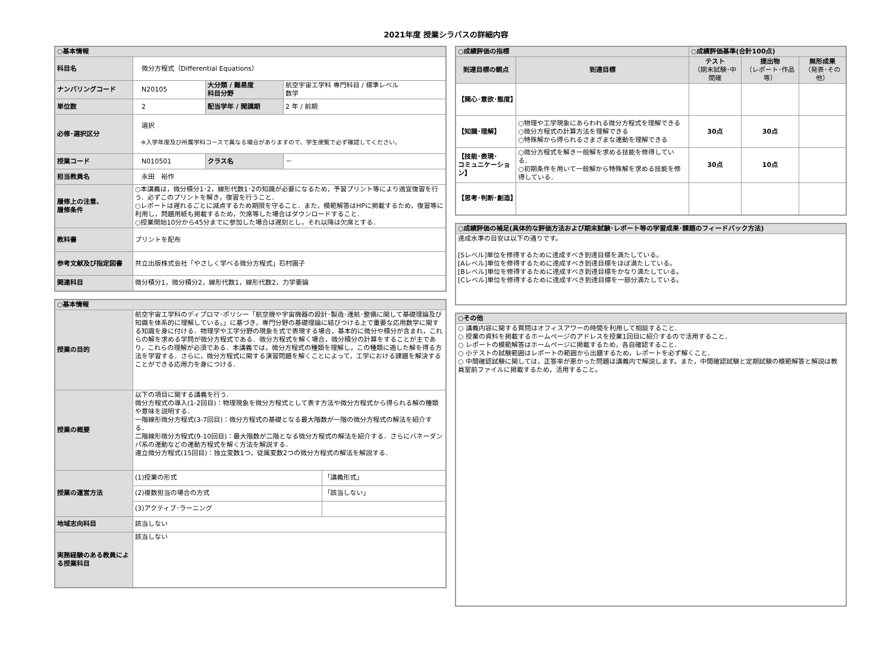2021年度 授業シラバスの詳細内容
| ○基本情報 | | | |
| 科目名 | 微分方程式（Differential Equations） | | |
| ナンバリングコード | N20105 | 大分類 / 難易度 科目分野 | 航空宇宙工学科 専門科目 / 標準レベル 数学 |
| 単位数 | 2 | 配当学年 / 開講期 | 2 年 / 前期 |
| 必修･選択区分 | 選択 ※入学年度及び所属学科コースで異なる場合がありますので、学生便覧で必ず確認してください。 | | |
| 授業コード | N010501 | クラス名 | － |
| 担当教員名 | 永田 裕作 | | |
| 履修上の注意、 履修条件 | ○本講義は，微分積分1･2，線形代数1･2の知識が必要になるため，予習プリント等により適宜復習を行う．必ずこのプリントを解き，復習を行うこと． ○レポートは遅れるごとに減点するため期限を守ること．また，模範解答はHPに掲載するため，復習等に利用し，問題用紙も掲載するため，欠席等した場合はダウンロードすること． ○授業開始10分から45分までに参加した場合は遅刻とし，それ以降は欠席とする． | | |
| 教科書 | プリントを配布 | | |
| 参考文献及び指定図書 | 共立出版株式会社「やさしく学べる微分方程式」石村園子 | | |
| 関連科目 | 微分積分1，微分積分2，線形代数1，線形代数2，力学要論 | | |
| ○基本情報 | | |
| 授業の目的 | 航空宇宙工学科のディプロマ･ポリシー「航空機や宇宙機器の設計･製造･運航･整備に関して基礎理論及び知識を体系的に理解している。」に基づき，専門分野の基礎理論に結びつける上で重要な応用数学に関する知識を身に付ける．物理学や工学分野の現象を式で表現する場合，基本的に微分や積分が含まれ，これらの解を求める学問が微分方程式である．微分方程式を解く場合，微分積分の計算をすることが主であり，これらの理解が必須である．本講義では，微分方程式の種類を理解し，この種類に適した解を得る方法を学習する．さらに，微分方程式に関する演習問題を解くことによって，工学における課題を解決することができる応用力を身につける． | |
| 授業の概要 | 以下の項目に関する講義を行う． 微分方程式の導入(1-2回目)：物理現象を微分方程式として表す方法や微分方程式から得られる解の種類や意味を説明する． 一階線形微分方程式(3-7回目)：微分方程式の基礎となる最大階数が一階の微分方程式の解法を紹介する． 二階線形微分方程式(9-10回目)：最大階数が二階となる微分方程式の解法を紹介する．さらにバネーダンパ系の運動などの運動方程式を解く方法を解説する． 連立微分方程式(15回目)：独立変数1つ，従属変数2つの微分方程式の解法を解説する． | |
| 授業の運営方法 | (1)授業の形式 | 「講義形式」 |
| | (2)複数担当の場合の方式 | 「該当しない」 |
| | (3)アクティブ･ラーニング | |
| 地域志向科目 | 該当しない | |
| 実務経験のある教員による授業科目 | 該当しない | |
| ○成績評価の指標 | | ○成績評価基準(合計100点) | | |
| 到達目標の観点 | 到達目標 | テスト （期末試験･中間確 | 提出物 （レポート･作品等） | 無形成果 （発表･その他） |
| 【関心･意欲･態度】 | | | | |
| 【知識･理解】 | ○物理や工学現象にあらわれる微分方程式を理解できる ○微分方程式の計算方法を理解できる ○特殊解から得られるさまざまな運動を理解できる | 30点 | 30点 | |
| 【技能･表現･ コミュニケーション】 | ○微分方程式を解き一般解を求める技能を修得している． ○初期条件を用いて一般解から特殊解を求める技能を修得している． | 30点 | 10点 | |
| 【思考･判断･創造】 | | | | |
| ○成績評価の補足(具体的な評価方法および期末試験･レポート等の学習成果･課題のフィードバック方法) |
| 達成水準の目安は以下の通りです。 [Sレベル]単位を修得するために達成すべき到達目標を満たしている。 [Aレベル]単位を修得するために達成すべき到達目標をほぼ満たしている。 [Bレベル]単位を修得するために達成すべき到達目標をかなり満たしている。 [Cレベル]単位を修得するために達成すべき到達目標を一部分満たしている。 |
| ○その他 |
| ○ 講義内容に関する質問はオフィスアワーの時間を利用して相談すること． ○ 授業の資料を掲載するホームページのアドレスを授業1回目に紹介するので活用すること． ○ レポートの模範解答はホームページに掲載するため，各自確認すること． ○ 小テストの試験範囲はレポートの範囲から出題するため，レポートを必ず解くこと． ○ 中間確認試験に関しては，正答率が悪かった問題は講義内で解説します。また，中間確認試験と定期試験の模範解答と解説は教員室前ファイルに掲載するため，活用すること。 |